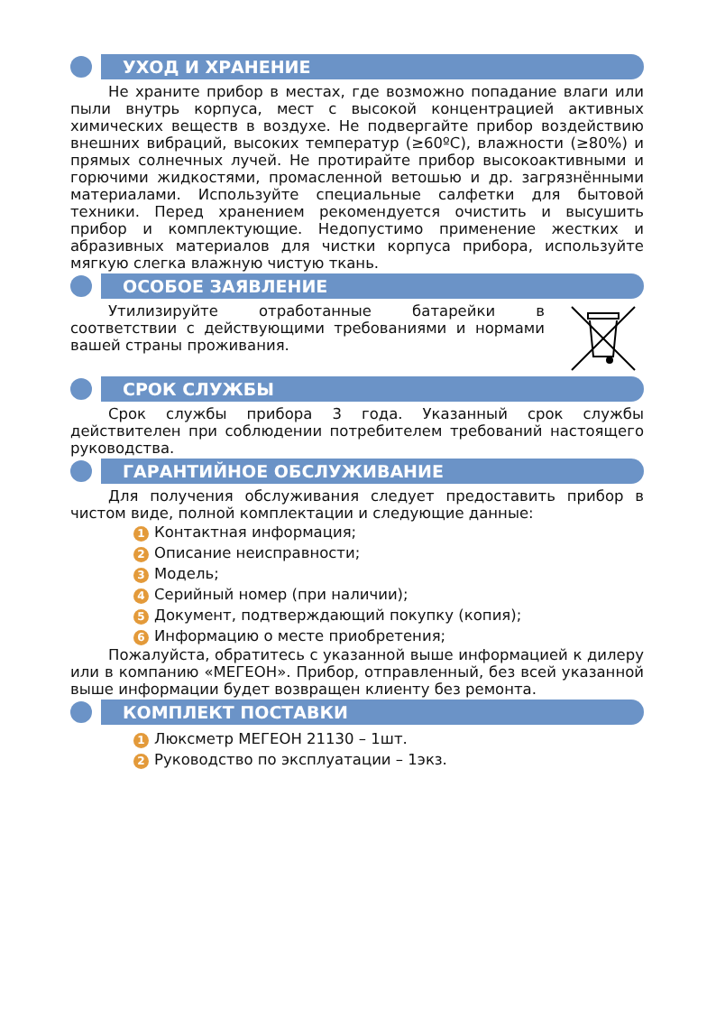УХОД И ХРАНЕНИЕ
Не храните прибор в местах, где возможно попадание влаги или пыли внутрь корпуса, мест с высокой концентрацией активных химических веществ в воздухе. Не подвергайте прибор воздействию внешних вибраций, высоких температур (≥60ºC), влажности (≥80%) и прямых солнечных лучей. Не протирайте прибор высокоактивными и горючими жидкостями, промасленной ветошью и др. загрязнёнными материалами. Используйте специальные салфетки для бытовой техники. Перед хранением рекомендуется очистить и высушить прибор и комплектующие. Недопустимо применение жестких и абразивных материалов для чистки корпуса прибора, используйте мягкую слегка влажную чистую ткань.
ОСОБОЕ ЗАЯВЛЕНИЕ
Утилизируйте отработанные батарейки в соответствии с действующими требованиями и нормами вашей страны проживания.
СРОК СЛУЖБЫ
Срок службы прибора 3 года. Указанный срок службы действителен при соблюдении потребителем требований настоящего руководства.
ГАРАНТИЙНОЕ ОБСЛУЖИВАНИЕ
Для получения обслуживания следует предоставить прибор в чистом виде, полной комплектации и следующие данные:
1 Контактная информация;
2 Описание неисправности;
3 Модель;
4 Серийный номер (при наличии);
5 Документ, подтверждающий покупку (копия);
6 Информацию о месте приобретения;
Пожалуйста, обратитесь с указанной выше информацией к дилеру или в компанию «МЕГЕОН». Прибор, отправленный, без всей указанной выше информации будет возвращен клиенту без ремонта.
КОМПЛЕКТ ПОСТАВКИ
1 Люксметр МЕГЕОН 21130 – 1шт.
2 Руководство по эксплуатации – 1экз.